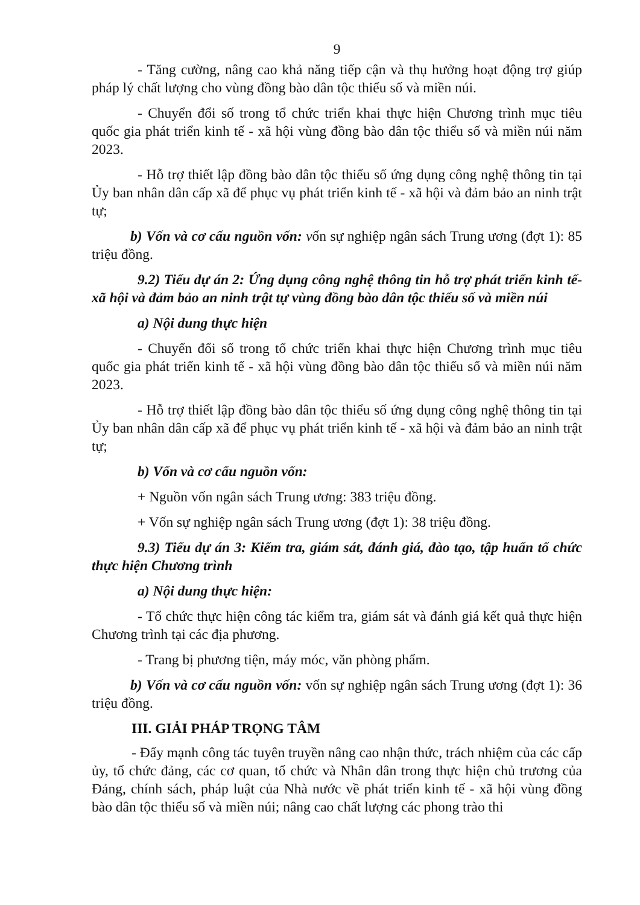9
- Tăng cường, nâng cao khả năng tiếp cận và thụ hưởng hoạt động trợ giúp pháp lý chất lượng cho vùng đồng bào dân tộc thiểu số và miền núi.
- Chuyển đổi số trong tổ chức triển khai thực hiện Chương trình mục tiêu quốc gia phát triển kinh tế - xã hội vùng đồng bào dân tộc thiểu số và miền núi năm 2023.
- Hỗ trợ thiết lập đồng bào dân tộc thiểu số ứng dụng công nghệ thông tin tại Ủy ban nhân dân cấp xã để phục vụ phát triển kinh tế - xã hội và đảm bảo an ninh trật tự;
b) Vốn và cơ cấu nguồn vốn: vốn sự nghiệp ngân sách Trung ương (đợt 1): 85 triệu đồng.
9.2) Tiểu dự án 2: Ứng dụng công nghệ thông tin hỗ trợ phát triển kinh tế-xã hội và đảm bảo an ninh trật tự vùng đồng bào dân tộc thiểu số và miền núi
a) Nội dung thực hiện
- Chuyển đổi số trong tổ chức triển khai thực hiện Chương trình mục tiêu quốc gia phát triển kinh tế - xã hội vùng đồng bào dân tộc thiểu số và miền núi năm 2023.
- Hỗ trợ thiết lập đồng bào dân tộc thiểu số ứng dụng công nghệ thông tin tại Ủy ban nhân dân cấp xã để phục vụ phát triển kinh tế - xã hội và đảm bảo an ninh trật tự;
b) Vốn và cơ cấu nguồn vốn:
+ Nguồn vốn ngân sách Trung ương: 383 triệu đồng.
+ Vốn sự nghiệp ngân sách Trung ương (đợt 1): 38 triệu đồng.
9.3) Tiểu dự án 3: Kiểm tra, giám sát, đánh giá, đào tạo, tập huấn tổ chức thực hiện Chương trình
a) Nội dung thực hiện:
- Tổ chức thực hiện công tác kiểm tra, giám sát và đánh giá kết quả thực hiện Chương trình tại các địa phương.
- Trang bị phương tiện, máy móc, văn phòng phẩm.
b) Vốn và cơ cấu nguồn vốn: vốn sự nghiệp ngân sách Trung ương (đợt 1): 36 triệu đồng.
III. GIẢI PHÁP TRỌNG TÂM
- Đẩy mạnh công tác tuyên truyền nâng cao nhận thức, trách nhiệm của các cấp ủy, tổ chức đảng, các cơ quan, tổ chức và Nhân dân trong thực hiện chủ trương của Đảng, chính sách, pháp luật của Nhà nước về phát triển kinh tế - xã hội vùng đồng bào dân tộc thiểu số và miền núi; nâng cao chất lượng các phong trào thi